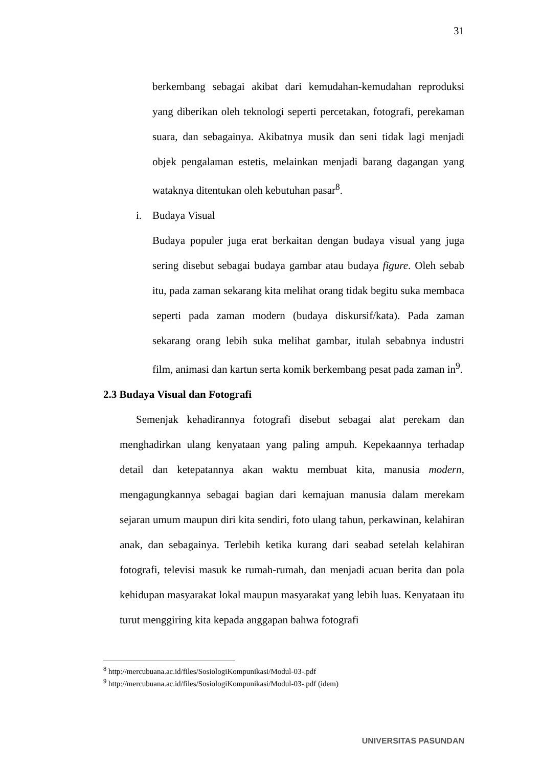31
berkembang sebagai akibat dari kemudahan-kemudahan reproduksi yang diberikan oleh teknologi seperti percetakan, fotografi, perekaman suara, dan sebagainya. Akibatnya musik dan seni tidak lagi menjadi objek pengalaman estetis, melainkan menjadi barang dagangan yang wataknya ditentukan oleh kebutuhan pasar<sup>8</sup>.
i. Budaya Visual
Budaya populer juga erat berkaitan dengan budaya visual yang juga sering disebut sebagai budaya gambar atau budaya figure. Oleh sebab itu, pada zaman sekarang kita melihat orang tidak begitu suka membaca seperti pada zaman modern (budaya diskursif/kata). Pada zaman sekarang orang lebih suka melihat gambar, itulah sebabnya industri film, animasi dan kartun serta komik berkembang pesat pada zaman in<sup>9</sup>.
2.3 Budaya Visual dan Fotografi
Semenjak kehadirannya fotografi disebut sebagai alat perekam dan menghadirkan ulang kenyataan yang paling ampuh. Kepekaannya terhadap detail dan ketepatannya akan waktu membuat kita, manusia modern, mengagungkannya sebagai bagian dari kemajuan manusia dalam merekam sejaran umum maupun diri kita sendiri, foto ulang tahun, perkawinan, kelahiran anak, dan sebagainya. Terlebih ketika kurang dari seabad setelah kelahiran fotografi, televisi masuk ke rumah-rumah, dan menjadi acuan berita dan pola kehidupan masyarakat lokal maupun masyarakat yang lebih luas. Kenyataan itu turut menggiring kita kepada anggapan bahwa fotografi
<sup>8</sup> http://mercubuana.ac.id/files/SosiologiKompunikasi/Modul-03-.pdf
<sup>9</sup> http://mercubuana.ac.id/files/SosiologiKompunikasi/Modul-03-.pdf (idem)
UNIVERSITAS PASUNDAN